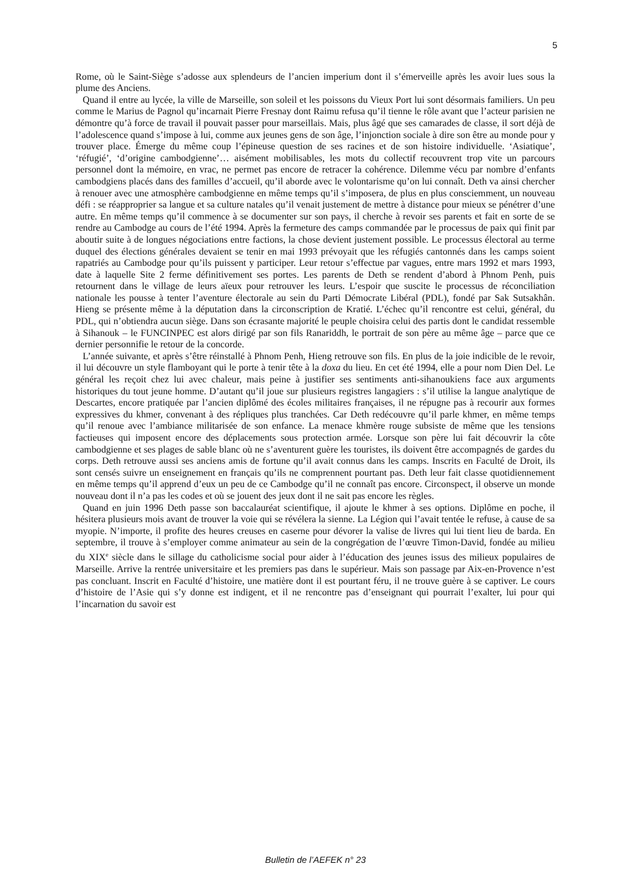5
Rome, où le Saint-Siège s’adosse aux splendeurs de l’ancien imperium dont il s’émerveille après les avoir lues sous la plume des Anciens.
Quand il entre au lycée, la ville de Marseille, son soleil et les poissons du Vieux Port lui sont désormais familiers. Un peu comme le Marius de Pagnol qu’incarnait Pierre Fresnay dont Raimu refusa qu’il tienne le rôle avant que l’acteur parisien ne démontre qu’à force de travail il pouvait passer pour marseillais. Mais, plus âgé que ses camarades de classe, il sort déjà de l’adolescence quand s’impose à lui, comme aux jeunes gens de son âge, l’injonction sociale à dire son être au monde pour y trouver place. Émerge du même coup l’épineuse question de ses racines et de son histoire individuelle. ‘Asiatique’, ‘réfugié’, ‘d’origine cambodgienne’… aisément mobilisables, les mots du collectif recouvrent trop vite un parcours personnel dont la mémoire, en vrac, ne permet pas encore de retracer la cohérence. Dilemme vécu par nombre d’enfants cambodgiens placés dans des familles d’accueil, qu’il aborde avec le volontarisme qu’on lui connaît. Deth va ainsi chercher à renouer avec une atmosphère cambodgienne en même temps qu’il s’imposera, de plus en plus consciemment, un nouveau défi : se réapproprier sa langue et sa culture natales qu’il venait justement de mettre à distance pour mieux se pénétrer d’une autre. En même temps qu’il commence à se documenter sur son pays, il cherche à revoir ses parents et fait en sorte de se rendre au Cambodge au cours de l’été 1994. Après la fermeture des camps commandée par le processus de paix qui finit par aboutir suite à de longues négociations entre factions, la chose devient justement possible. Le processus électoral au terme duquel des élections générales devaient se tenir en mai 1993 prévoyait que les réfugiés cantonnés dans les camps soient rapatriés au Cambodge pour qu’ils puissent y participer. Leur retour s’effectue par vagues, entre mars 1992 et mars 1993, date à laquelle Site 2 ferme définitivement ses portes. Les parents de Deth se rendent d’abord à Phnom Penh, puis retournent dans le village de leurs aïeux pour retrouver les leurs. L’espoir que suscite le processus de réconciliation nationale les pousse à tenter l’aventure électorale au sein du Parti Démocrate Libéral (PDL), fondé par Sak Sutsakhân. Hieng se présente même à la députation dans la circonscription de Kratié. L’échec qu’il rencontre est celui, général, du PDL, qui n’obtiendra aucun siège. Dans son écrasante majorité le peuple choisira celui des partis dont le candidat ressemble à Sihanouk – le FUNCINPEC est alors dirigé par son fils Ranariddh, le portrait de son père au même âge – parce que ce dernier personnifie le retour de la concorde.
L’année suivante, et après s’être réinstallé à Phnom Penh, Hieng retrouve son fils. En plus de la joie indicible de le revoir, il lui découvre un style flamboyant qui le porte à tenir tête à la doxa du lieu. En cet été 1994, elle a pour nom Dien Del. Le général les reçoit chez lui avec chaleur, mais peine à justifier ses sentiments anti-sihanoukiens face aux arguments historiques du tout jeune homme. D’autant qu’il joue sur plusieurs registres langagiers : s’il utilise la langue analytique de Descartes, encore pratiquée par l’ancien diplômé des écoles militaires françaises, il ne répugne pas à recourir aux formes expressives du khmer, convenant à des répliques plus tranchées. Car Deth redécouvre qu’il parle khmer, en même temps qu’il renoue avec l’ambiance militarisée de son enfance. La menace khmère rouge subsiste de même que les tensions factieuses qui imposent encore des déplacements sous protection armée. Lorsque son père lui fait découvrir la côte cambodgienne et ses plages de sable blanc où ne s’aventurent guère les touristes, ils doivent être accompagnés de gardes du corps. Deth retrouve aussi ses anciens amis de fortune qu’il avait connus dans les camps. Inscrits en Faculté de Droit, ils sont censés suivre un enseignement en français qu’ils ne comprennent pourtant pas. Deth leur fait classe quotidiennement en même temps qu’il apprend d’eux un peu de ce Cambodge qu’il ne connaît pas encore. Circonspect, il observe un monde nouveau dont il n’a pas les codes et où se jouent des jeux dont il ne sait pas encore les règles.
Quand en juin 1996 Deth passe son baccalauréat scientifique, il ajoute le khmer à ses options. Diplôme en poche, il hésitera plusieurs mois avant de trouver la voie qui se révélera la sienne. La Légion qui l’avait tentée le refuse, à cause de sa myopie. N’importe, il profite des heures creuses en caserne pour dévorer la valise de livres qui lui tient lieu de barda. En septembre, il trouve à s’employer comme animateur au sein de la congrégation de l’œuvre Timon-David, fondée au milieu du XIX<sup>e</sup> siècle dans le sillage du catholicisme social pour aider à l’éducation des jeunes issus des milieux populaires de Marseille. Arrive la rentrée universitaire et les premiers pas dans le supérieur. Mais son passage par Aix-en-Provence n’est pas concluant. Inscrit en Faculté d’histoire, une matière dont il est pourtant féru, il ne trouve guère à se captiver. Le cours d’histoire de l’Asie qui s’y donne est indigent, et il ne rencontre pas d’enseignant qui pourrait l’exalter, lui pour qui l’incarnation du savoir est
Bulletin de l’AEFEK n° 23